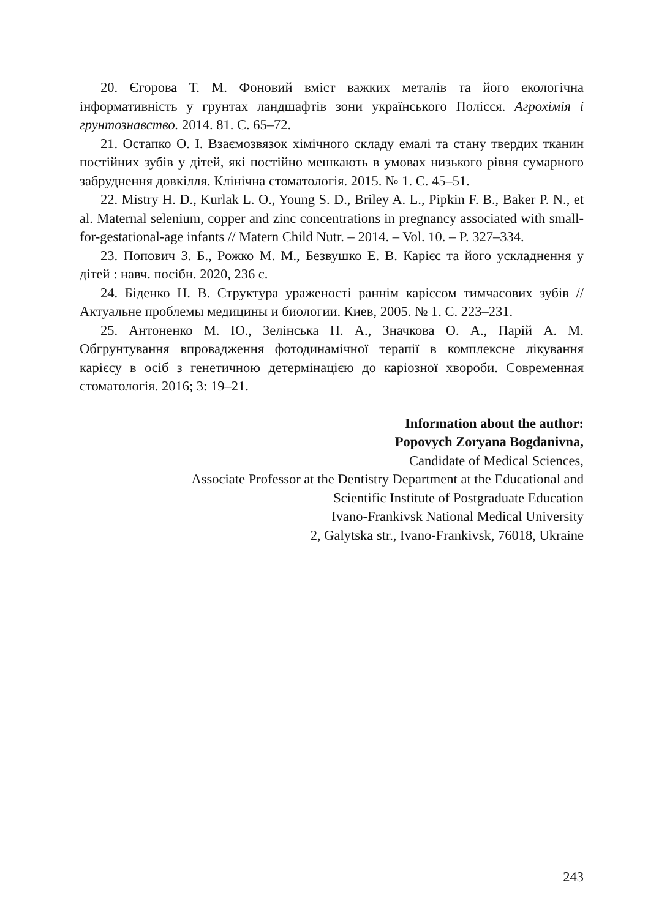20. Єгорова Т. М. Фоновий вміст важких металів та його екологічна інформативність у грунтах ландшафтів зони українського Полісся. Агрохімія і грунтознавство. 2014. 81. С. 65–72.
21. Остапко О. І. Взаємозвязок хімічного складу емалі та стану твердих тканин постійних зубів у дітей, які постійно мешкають в умовах низького рівня сумарного забруднення довкілля. Клінічна стоматологія. 2015. № 1. С. 45–51.
22. Mistry H. D., Kurlak L. O., Young S. D., Briley A. L., Pipkin F. B., Baker P. N., et al. Maternal selenium, copper and zinc concentrations in pregnancy associated with small-for-gestational-age infants // Matern Child Nutr. – 2014. – Vol. 10. – P. 327–334.
23. Попович З. Б., Рожко М. М., Безвушко Е. В. Карієс та його ускладнення у дітей : навч. посібн. 2020, 236 с.
24. Біденко Н. В. Структура ураженості раннім карієсом тимчасових зубів // Актуальне проблемы медицины и биологии. Киев, 2005. № 1. С. 223–231.
25. Антоненко М. Ю., Зелінська Н. А., Значкова О. А., Парій А. М. Обгрунтування впровадження фотодинамічної терапії в комплексне лікування карієсу в осіб з генетичною детермінацією до каріозної хвороби. Современная стоматологія. 2016; 3: 19–21.
Information about the author:
Popovych Zoryana Bogdanivna,
Candidate of Medical Sciences,
Associate Professor at the Dentistry Department at the Educational and
Scientific Institute of Postgraduate Education
Ivano-Frankivsk National Medical University
2, Galytska str., Ivano-Frankivsk, 76018, Ukraine
243